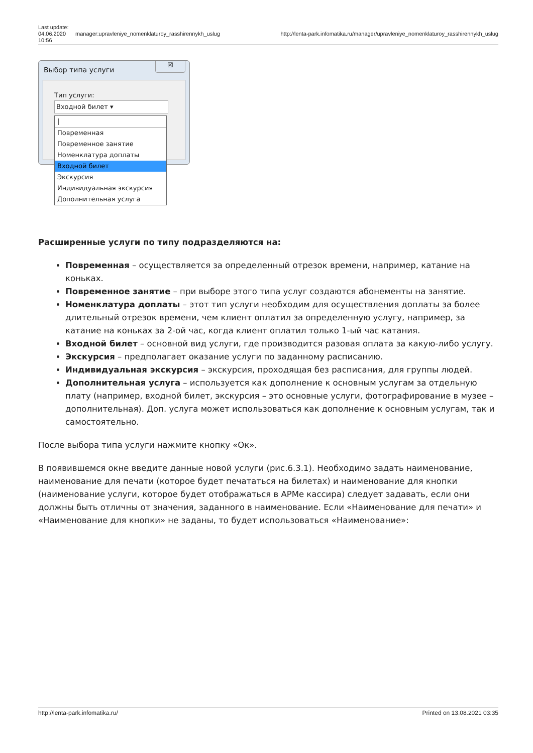Last update: 04.06.2020 10:56
manager:upravleniye_nomenklaturoy_rasshirennykh_uslug
http://lenta-park.infomatika.ru/manager/upravleniye_nomenklaturoy_rasshirennykh_uslug
Выбор типа услуги
☒
Тип услуги:
Входной билет ▾
|
Повременная
Повременное занятие
Номенклатура доплаты
Входной билет
Экскурсия
Индивидуальная экскурсия
Дополнительная услуга
Расширенные услуги по типу подразделяются на:
Повременная – осуществляется за определенный отрезок времени, например, катание на коньках.
Повременное занятие – при выборе этого типа услуг создаются абонементы на занятие.
Номенклатура доплаты – этот тип услуги необходим для осуществления доплаты за более длительный отрезок времени, чем клиент оплатил за определенную услугу, например, за катание на коньках за 2-ой час, когда клиент оплатил только 1-ый час катания.
Входной билет – основной вид услуги, где производится разовая оплата за какую-либо услугу.
Экскурсия – предполагает оказание услуги по заданному расписанию.
Индивидуальная экскурсия – экскурсия, проходящая без расписания, для группы людей.
Дополнительная услуга – используется как дополнение к основным услугам за отдельную плату (например, входной билет, экскурсия – это основные услуги, фотографирование в музее – дополнительная). Доп. услуга может использоваться как дополнение к основным услугам, так и самостоятельно.
После выбора типа услуги нажмите кнопку «Ок».
В появившемся окне введите данные новой услуги (рис.6.3.1). Необходимо задать наименование, наименование для печати (которое будет печататься на билетах) и наименование для кнопки (наименование услуги, которое будет отображаться в АРМе кассира) следует задавать, если они должны быть отличны от значения, заданного в наименование. Если «Наименование для печати» и «Наименование для кнопки» не заданы, то будет использоваться «Наименование»:
http://lenta-park.infomatika.ru/ Printed on 13.08.2021 03:35